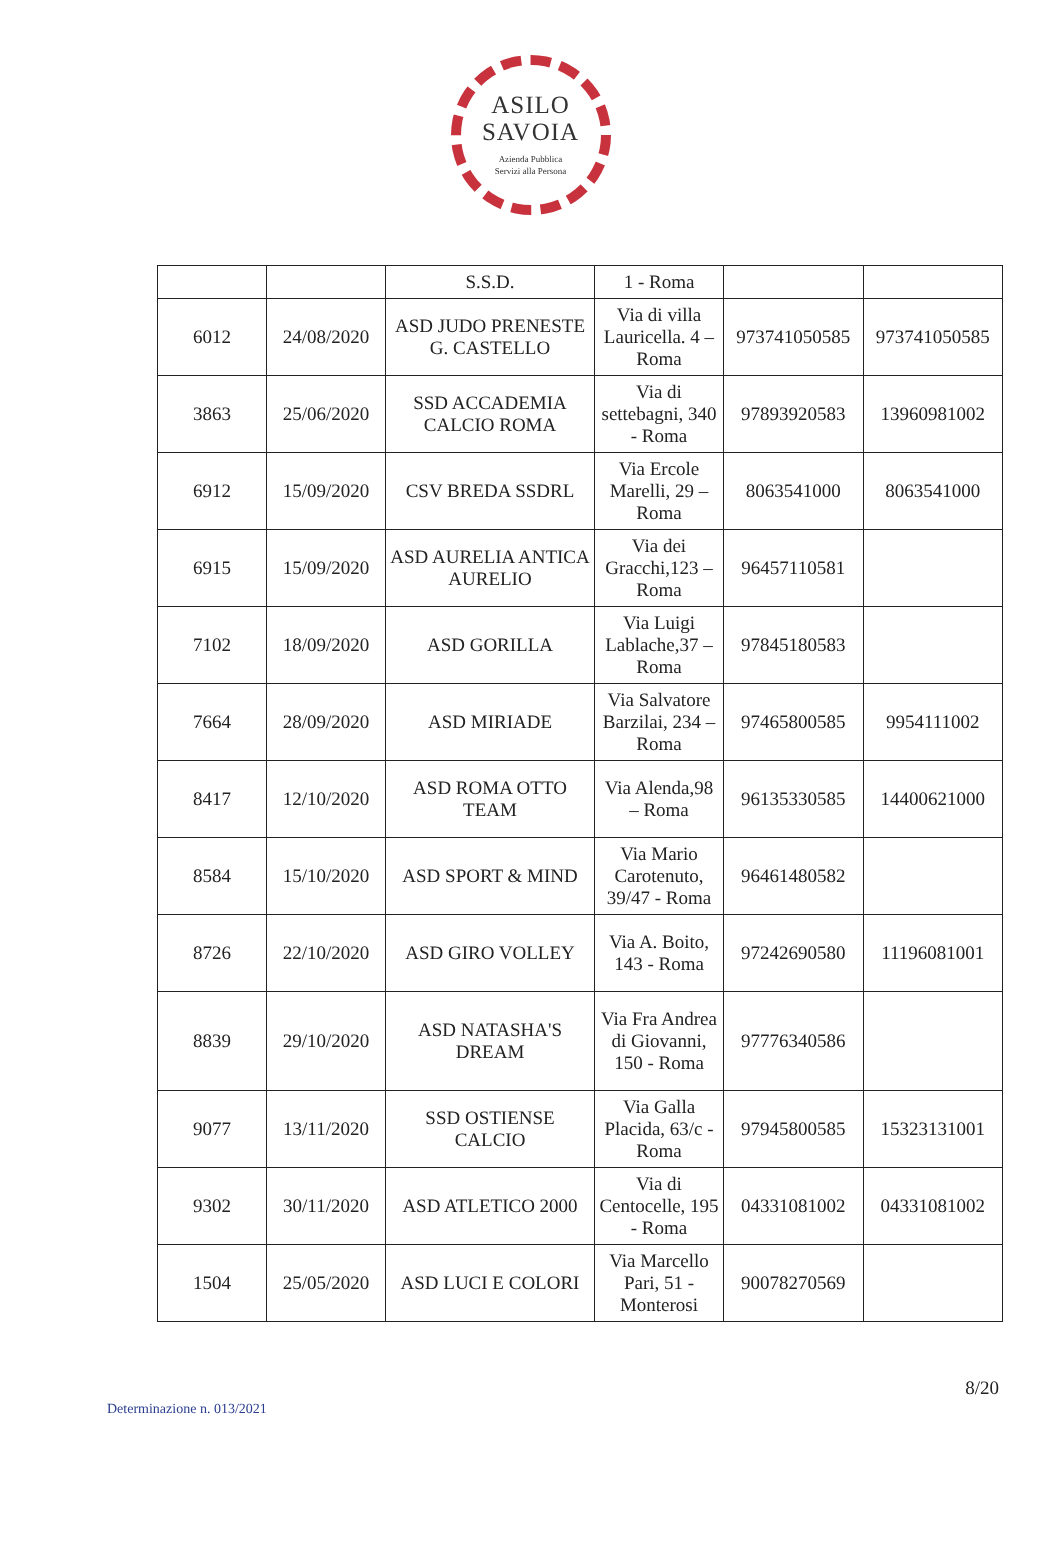ASILO
SAVOIA
Azienda Pubblica
Servizi alla Persona
| | | S.S.D. | 1 - Roma | | |
| 6012 | 24/08/2020 | ASD JUDO PRENESTE G. CASTELLO | Via di villa Lauricella. 4 – Roma | 973741050585 | 973741050585 |
| 3863 | 25/06/2020 | SSD ACCADEMIA CALCIO ROMA | Via di settebagni, 340 - Roma | 97893920583 | 13960981002 |
| 6912 | 15/09/2020 | CSV BREDA SSDRL | Via Ercole Marelli, 29 – Roma | 8063541000 | 8063541000 |
| 6915 | 15/09/2020 | ASD AURELIA ANTICA AURELIO | Via dei Gracchi,123 – Roma | 96457110581 | |
| 7102 | 18/09/2020 | ASD GORILLA | Via Luigi Lablache,37 – Roma | 97845180583 | |
| 7664 | 28/09/2020 | ASD MIRIADE | Via Salvatore Barzilai, 234 – Roma | 97465800585 | 9954111002 |
| 8417 | 12/10/2020 | ASD ROMA OTTO TEAM | Via Alenda,98 – Roma | 96135330585 | 14400621000 |
| 8584 | 15/10/2020 | ASD SPORT & MIND | Via Mario Carotenuto, 39/47 - Roma | 96461480582 | |
| 8726 | 22/10/2020 | ASD GIRO VOLLEY | Via A. Boito, 143 - Roma | 97242690580 | 11196081001 |
| 8839 | 29/10/2020 | ASD NATASHA'S DREAM | Via Fra Andrea di Giovanni, 150 - Roma | 97776340586 | |
| 9077 | 13/11/2020 | SSD OSTIENSE CALCIO | Via Galla Placida, 63/c - Roma | 97945800585 | 15323131001 |
| 9302 | 30/11/2020 | ASD ATLETICO 2000 | Via di Centocelle, 195 - Roma | 04331081002 | 04331081002 |
| 1504 | 25/05/2020 | ASD LUCI E COLORI | Via Marcello Pari, 51 - Monterosi | 90078270569 | |
8/20
Determinazione n. 013/2021